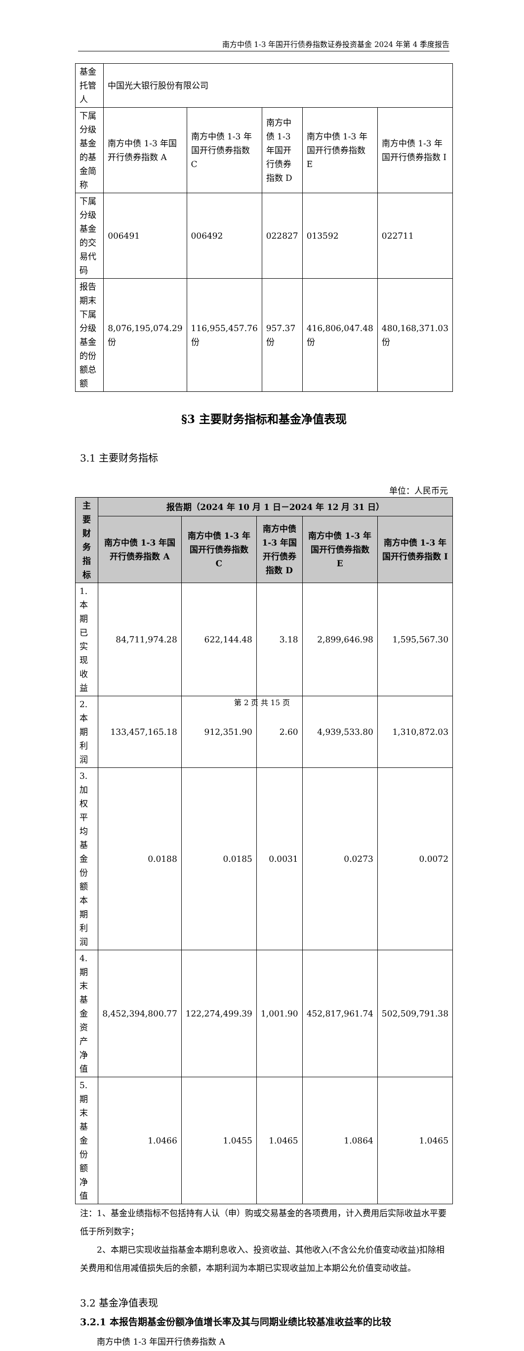南方中债 1-3 年国开行债券指数证券投资基金 2024 年第 4 季度报告
| 基金托管人 | 中国光大银行股份有限公司 | | | | |
| 下属分级基金的基金简称 | 南方中债 1-3 年国开行债券指数 A | 南方中债 1-3 年国开行债券指数 C | 南方中债 1-3 年国开行债券指数 D | 南方中债 1-3 年国开行债券指数 E | 南方中债 1-3 年国开行债券指数 I |
| 下属分级基金的交易代码 | 006491 | 006492 | 022827 | 013592 | 022711 |
| 报告期末下属分级基金的份额总额 | 8,076,195,074.29 份 | 116,955,457.76 份 | 957.37 份 | 416,806,047.48 份 | 480,168,371.03 份 |
§3 主要财务指标和基金净值表现
3.1 主要财务指标
单位：人民币元
| 主要财务指标 | 报告期（2024 年 10 月 1 日－2024 年 12 月 31 日） | | | | |
| --- | --- | --- | --- | --- | --- |
| | 南方中债 1-3 年国开行债券指数 A | 南方中债 1-3 年国开行债券指数 C | 南方中债 1-3 年国开行债券指数 D | 南方中债 1-3 年国开行债券指数 E | 南方中债 1-3 年国开行债券指数 I |
| 1.本期已实现收益 | 84,711,974.28 | 622,144.48 | 3.18 | 2,899,646.98 | 1,595,567.30 |
| 2.本期利润 | 133,457,165.18 | 912,351.90 | 2.60 | 4,939,533.80 | 1,310,872.03 |
| 3.加权平均基金份额本期利润 | 0.0188 | 0.0185 | 0.0031 | 0.0273 | 0.0072 |
| 4.期末基金资产净值 | 8,452,394,800.77 | 122,274,499.39 | 1,001.90 | 452,817,961.74 | 502,509,791.38 |
| 5.期末基金份额净值 | 1.0466 | 1.0455 | 1.0465 | 1.0864 | 1.0465 |
注：1、基金业绩指标不包括持有人认（申）购或交易基金的各项费用，计入费用后实际收益水平要低于所列数字；
2、本期已实现收益指基金本期利息收入、投资收益、其他收入(不含公允价值变动收益)扣除相关费用和信用减值损失后的余额，本期利润为本期已实现收益加上本期公允价值变动收益。
3.2 基金净值表现
3.2.1 本报告期基金份额净值增长率及其与同期业绩比较基准收益率的比较
南方中债 1-3 年国开行债券指数 A
第 2 页 共 15 页